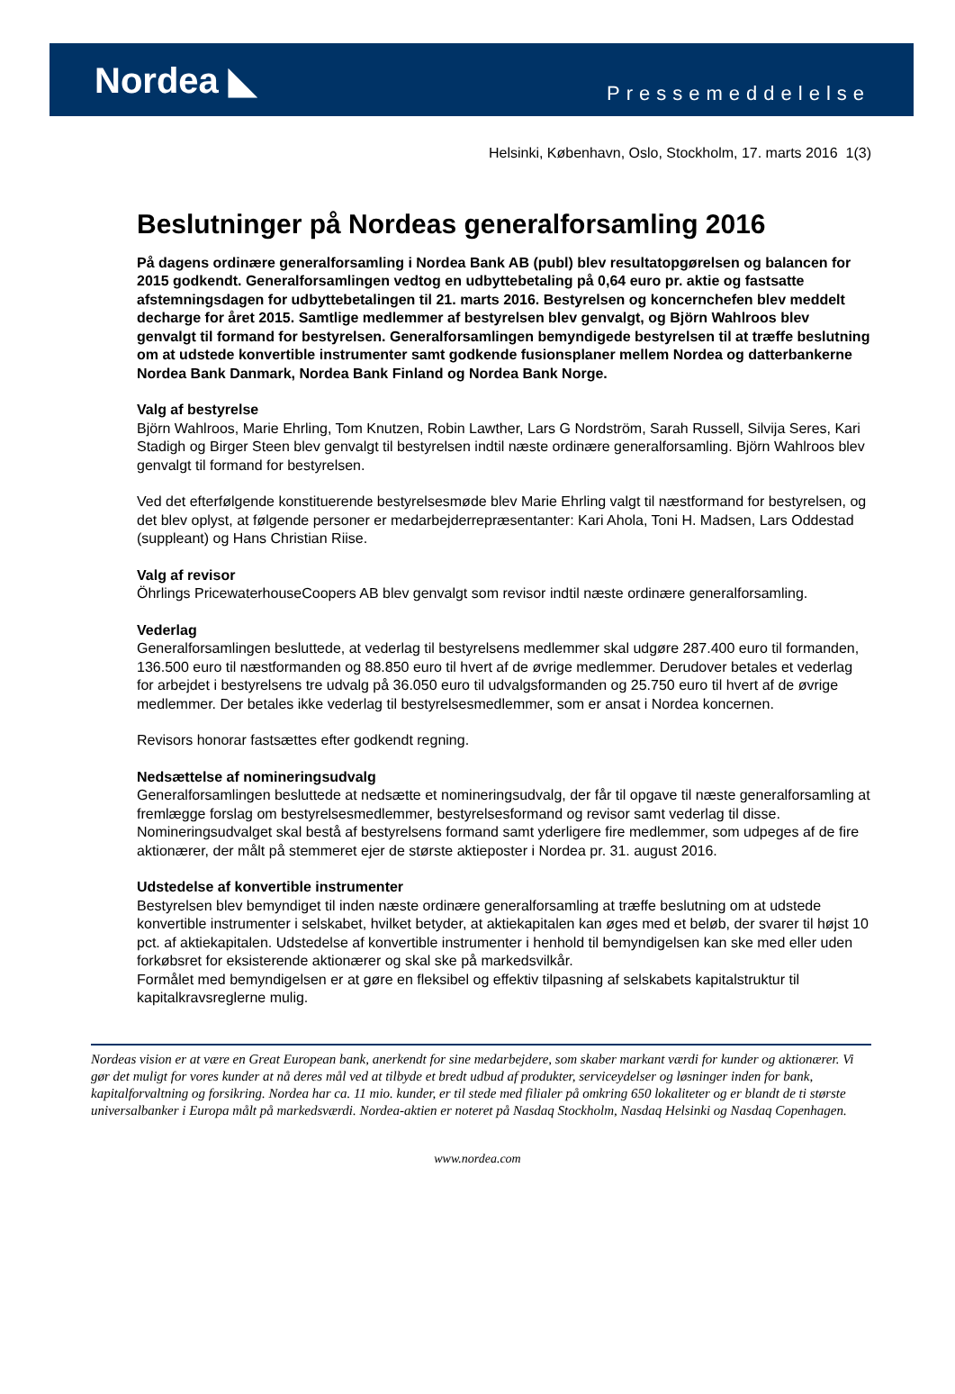Nordea ◣
Pressemeddelelse
Helsinki, København, Oslo, Stockholm, 17. marts 2016 1(3)
Beslutninger på Nordeas generalforsamling 2016
På dagens ordinære generalforsamling i Nordea Bank AB (publ) blev resultatopgørelsen og balancen for 2015 godkendt. Generalforsamlingen vedtog en udbyttebetaling på 0,64 euro pr. aktie og fastsatte afstemningsdagen for udbyttebetalingen til 21. marts 2016. Bestyrelsen og koncernchefen blev meddelt decharge for året 2015. Samtlige medlemmer af bestyrelsen blev genvalgt, og Björn Wahlroos blev genvalgt til formand for bestyrelsen. Generalforsamlingen bemyndigede bestyrelsen til at træffe beslutning om at udstede konvertible instrumenter samt godkende fusionsplaner mellem Nordea og datterbankerne Nordea Bank Danmark, Nordea Bank Finland og Nordea Bank Norge.
Valg af bestyrelse
Björn Wahlroos, Marie Ehrling, Tom Knutzen, Robin Lawther, Lars G Nordström, Sarah Russell, Silvija Seres, Kari Stadigh og Birger Steen blev genvalgt til bestyrelsen indtil næste ordinære generalforsamling. Björn Wahlroos blev genvalgt til formand for bestyrelsen.
Ved det efterfølgende konstituerende bestyrelsesmøde blev Marie Ehrling valgt til næstformand for bestyrelsen, og det blev oplyst, at følgende personer er medarbejderrepræsentanter: Kari Ahola, Toni H. Madsen, Lars Oddestad (suppleant) og Hans Christian Riise.
Valg af revisor
Öhrlings PricewaterhouseCoopers AB blev genvalgt som revisor indtil næste ordinære generalforsamling.
Vederlag
Generalforsamlingen besluttede, at vederlag til bestyrelsens medlemmer skal udgøre 287.400 euro til formanden, 136.500 euro til næstformanden og 88.850 euro til hvert af de øvrige medlemmer. Derudover betales et vederlag for arbejdet i bestyrelsens tre udvalg på 36.050 euro til udvalgsformanden og 25.750 euro til hvert af de øvrige medlemmer. Der betales ikke vederlag til bestyrelsesmedlemmer, som er ansat i Nordea koncernen.
Revisors honorar fastsættes efter godkendt regning.
Nedsættelse af nomineringsudvalg
Generalforsamlingen besluttede at nedsætte et nomineringsudvalg, der får til opgave til næste generalforsamling at fremlægge forslag om bestyrelsesmedlemmer, bestyrelsesformand og revisor samt vederlag til disse. Nomineringsudvalget skal bestå af bestyrelsens formand samt yderligere fire medlemmer, som udpeges af de fire aktionærer, der målt på stemmeret ejer de største aktieposter i Nordea pr. 31. august 2016.
Udstedelse af konvertible instrumenter
Bestyrelsen blev bemyndiget til inden næste ordinære generalforsamling at træffe beslutning om at udstede konvertible instrumenter i selskabet, hvilket betyder, at aktiekapitalen kan øges med et beløb, der svarer til højst 10 pct. af aktiekapitalen. Udstedelse af konvertible instrumenter i henhold til bemyndigelsen kan ske med eller uden forkøbsret for eksisterende aktionærer og skal ske på markedsvilkår.
Formålet med bemyndigelsen er at gøre en fleksibel og effektiv tilpasning af selskabets kapitalstruktur til kapitalkravsreglerne mulig.
Nordeas vision er at være en Great European bank, anerkendt for sine medarbejdere, som skaber markant værdi for kunder og aktionærer. Vi gør det muligt for vores kunder at nå deres mål ved at tilbyde et bredt udbud af produkter, serviceydelser og løsninger inden for bank, kapitalforvaltning og forsikring. Nordea har ca. 11 mio. kunder, er til stede med filialer på omkring 650 lokaliteter og er blandt de ti største universalbanker i Europa målt på markedsværdi. Nordea-aktien er noteret på Nasdaq Stockholm, Nasdaq Helsinki og Nasdaq Copenhagen.
www.nordea.com